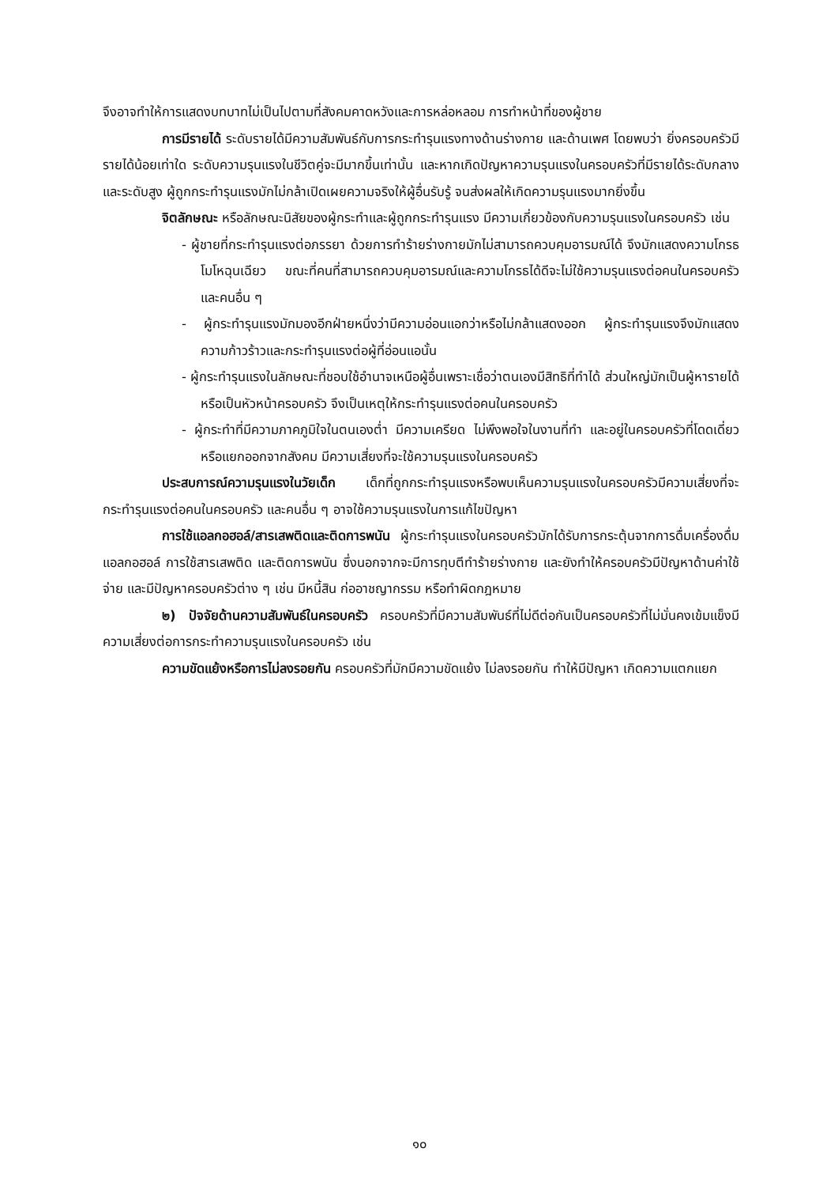จึงอาจทำให้การแสดงบทบาทไม่เป็นไปตามที่สังคมคาดหวังและการหล่อหลอม การทำหน้าที่ของผู้ชาย
การมีรายได้ ระดับรายได้มีความสัมพันธ์กับการกระทำรุนแรงทางด้านร่างกาย และด้านเพศ โดยพบว่า ยิ่งครอบครัวมีรายได้น้อยเท่าใด ระดับความรุนแรงในชีวิตคู่จะมีมากขึ้นเท่านั้น และหากเกิดปัญหาความรุนแรงในครอบครัวที่มีรายได้ระดับกลางและระดับสูง ผู้ถูกกระทำรุนแรงมักไม่กล้าเปิดเผยความจริงให้ผู้อื่นรับรู้ จนส่งผลให้เกิดความรุนแรงมากยิ่งขึ้น
จิตลักษณะ หรือลักษณะนิสัยของผู้กระทำและผู้ถูกกระทำรุนแรง มีความเกี่ยวข้องกับความรุนแรงในครอบครัว เช่น
- ผู้ชายที่กระทำรุนแรงต่อภรรยา ด้วยการทำร้ายร่างกายมักไม่สามารถควบคุมอารมณ์ได้ จึงมักแสดงความโกรธ โมโหฉุนเฉียว ขณะที่คนที่สามารถควบคุมอารมณ์และความโกรธได้ดีจะไม่ใช้ความรุนแรงต่อคนในครอบครัวและคนอื่น ๆ
- ผู้กระทำรุนแรงมักมองอีกฝ่ายหนึ่งว่ามีความอ่อนแอกว่าหรือไม่กล้าแสดงออก ผู้กระทำรุนแรงจึงมักแสดงความก้าวร้าวและกระทำรุนแรงต่อผู้ที่อ่อนแอนั้น
- ผู้กระทำรุนแรงในลักษณะที่ชอบใช้อำนาจเหนือผู้อื่นเพราะเชื่อว่าตนเองมีสิทธิที่ทำได้ ส่วนใหญ่มักเป็นผู้หารายได้หรือเป็นหัวหน้าครอบครัว จึงเป็นเหตุให้กระทำรุนแรงต่อคนในครอบครัว
- ผู้กระทำที่มีความภาคภูมิใจในตนเองต่ำ มีความเครียด ไม่พึงพอใจในงานที่ทำ และอยู่ในครอบครัวที่โดดเดี่ยวหรือแยกออกจากสังคม มีความเสี่ยงที่จะใช้ความรุนแรงในครอบครัว
ประสบการณ์ความรุนแรงในวัยเด็ก เด็กที่ถูกกระทำรุนแรงหรือพบเห็นความรุนแรงในครอบครัวมีความเสี่ยงที่จะกระทำรุนแรงต่อคนในครอบครัว และคนอื่น ๆ อาจใช้ความรุนแรงในการแก้ไขปัญหา
การใช้แอลกอฮอล์/สารเสพติดและติดการพนัน ผู้กระทำรุนแรงในครอบครัวมักได้รับการกระตุ้นจากการดื่มเครื่องดื่มแอลกอฮอล์ การใช้สารเสพติด และติดการพนัน ซึ่งนอกจากจะมีการทุบตีทำร้ายร่างกาย และยังทำให้ครอบครัวมีปัญหาด้านค่าใช้จ่าย และมีปัญหาครอบครัวต่าง ๆ เช่น มีหนี้สิน ก่ออาชญากรรม หรือทำผิดกฎหมาย
๒) ปัจจัยด้านความสัมพันธ์ในครอบครัว ครอบครัวที่มีความสัมพันธ์ที่ไม่ดีต่อกันเป็นครอบครัวที่ไม่มั่นคงเข้มแข็งมีความเสี่ยงต่อการกระทำความรุนแรงในครอบครัว เช่น
ความขัดแย้งหรือการไม่ลงรอยกัน ครอบครัวที่มักมีความขัดแย้ง ไม่ลงรอยกัน ทำให้มีปัญหา เกิดความแตกแยก
๑๐